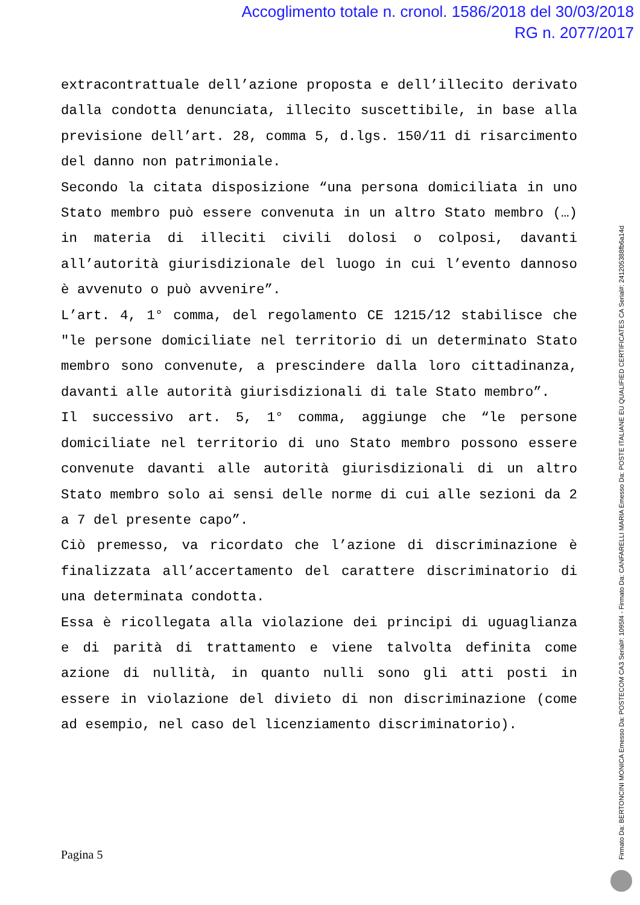Accoglimento totale n. cronol. 1586/2018 del 30/03/2018
RG n. 2077/2017
extracontrattuale dell’azione proposta e dell’illecito derivato dalla condotta denunciata, illecito suscettibile, in base alla previsione dell’art. 28, comma 5, d.lgs. 150/11 di risarcimento del danno non patrimoniale.
Secondo la citata disposizione “una persona domiciliata in uno Stato membro può essere convenuta in un altro Stato membro (…) in materia di illeciti civili dolosi o colposi, davanti all’autorità giurisdizionale del luogo in cui l’evento dannoso è avvenuto o può avvenire”.
L’art. 4, 1° comma, del regolamento CE 1215/12 stabilisce che "le persone domiciliate nel territorio di un determinato Stato membro sono convenute, a prescindere dalla loro cittadinanza, davanti alle autorità giurisdizionali di tale Stato membro”.
Il successivo art. 5, 1° comma, aggiunge che “le persone domiciliate nel territorio di uno Stato membro possono essere convenute davanti alle autorità giurisdizionali di un altro Stato membro solo ai sensi delle norme di cui alle sezioni da 2 a 7 del presente capo”.
Ciò premesso, va ricordato che l’azione di discriminazione è finalizzata all’accertamento del carattere discriminatorio di una determinata condotta.
Essa è ricollegata alla violazione dei principi di uguaglianza e di parità di trattamento e viene talvolta definita come azione di nullità, in quanto nulli sono gli atti posti in essere in violazione del divieto di non discriminazione (come ad esempio, nel caso del licenziamento discriminatorio).
Pagina 5
Firmato Da: BERTONCINI MONICA Emesso Da: POSTECOM CA3 Serial#: 1095f4 - Firmato Da: CANFARELLI MARIA Emesso Da: POSTE ITALIANE EU QUALIFIED CERTIFICATES CA Serial#: 2412053​88fb6a14d